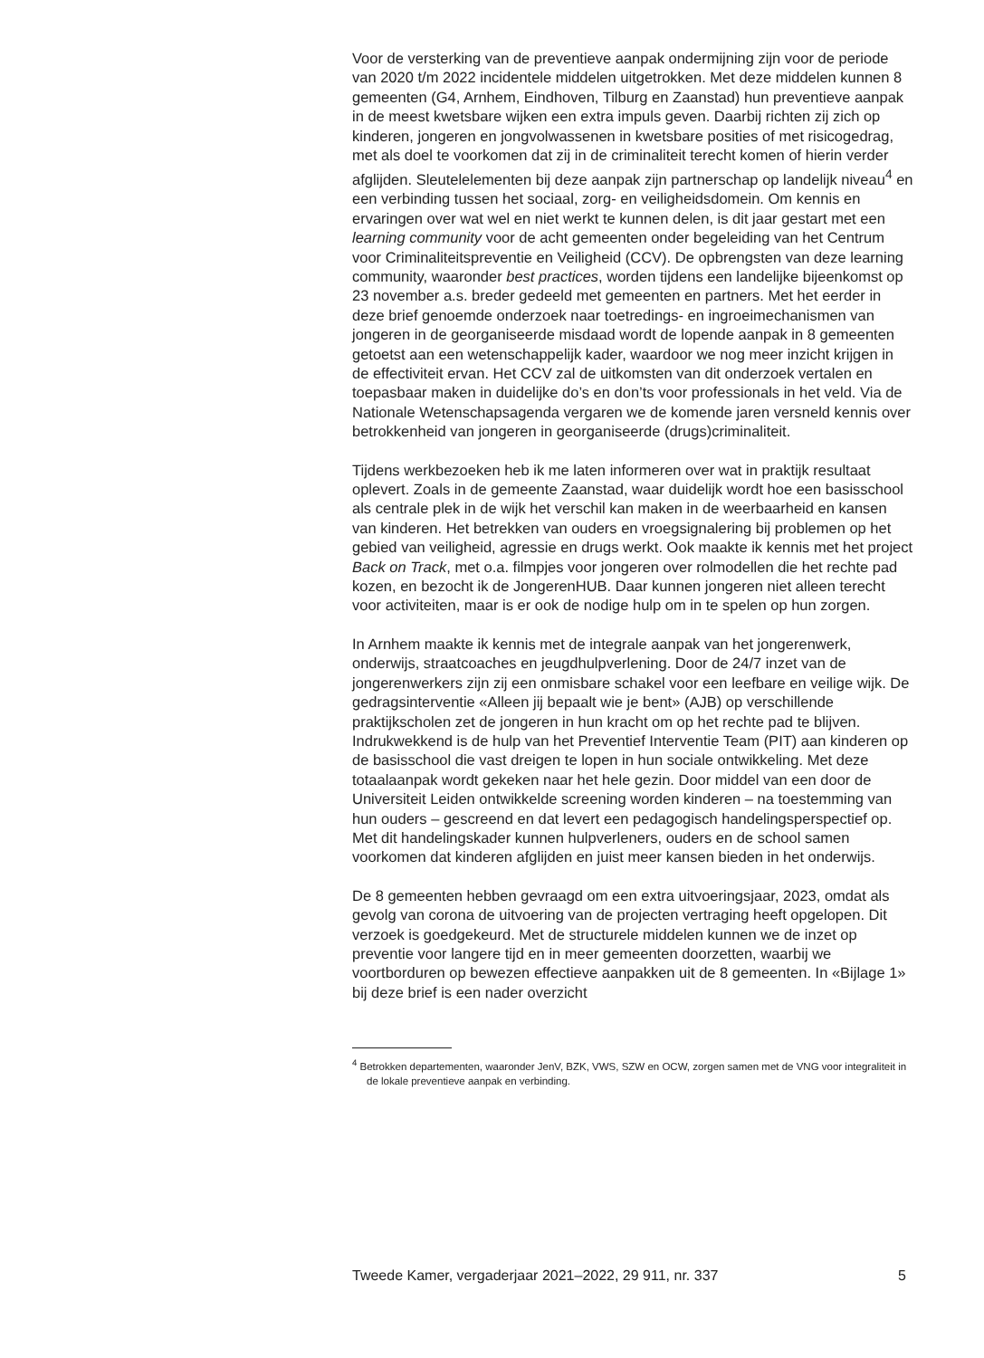Voor de versterking van de preventieve aanpak ondermijning zijn voor de periode van 2020 t/m 2022 incidentele middelen uitgetrokken. Met deze middelen kunnen 8 gemeenten (G4, Arnhem, Eindhoven, Tilburg en Zaanstad) hun preventieve aanpak in de meest kwetsbare wijken een extra impuls geven. Daarbij richten zij zich op kinderen, jongeren en jongvolwassenen in kwetsbare posities of met risicogedrag, met als doel te voorkomen dat zij in de criminaliteit terecht komen of hierin verder afglijden. Sleutelelementen bij deze aanpak zijn partnerschap op landelijk niveau<sup>4</sup> en een verbinding tussen het sociaal, zorg- en veiligheidsdomein. Om kennis en ervaringen over wat wel en niet werkt te kunnen delen, is dit jaar gestart met een learning community voor de acht gemeenten onder begeleiding van het Centrum voor Criminaliteitspreventie en Veiligheid (CCV). De opbrengsten van deze learning community, waaronder best practices, worden tijdens een landelijke bijeenkomst op 23 november a.s. breder gedeeld met gemeenten en partners. Met het eerder in deze brief genoemde onderzoek naar toetredings- en ingroeimechanismen van jongeren in de georganiseerde misdaad wordt de lopende aanpak in 8 gemeenten getoetst aan een wetenschappelijk kader, waardoor we nog meer inzicht krijgen in de effectiviteit ervan. Het CCV zal de uitkomsten van dit onderzoek vertalen en toepasbaar maken in duidelijke do’s en don’ts voor professionals in het veld. Via de Nationale Wetenschapsagenda vergaren we de komende jaren versneld kennis over betrokkenheid van jongeren in georganiseerde (drugs)criminaliteit.
Tijdens werkbezoeken heb ik me laten informeren over wat in praktijk resultaat oplevert. Zoals in de gemeente Zaanstad, waar duidelijk wordt hoe een basisschool als centrale plek in de wijk het verschil kan maken in de weerbaarheid en kansen van kinderen. Het betrekken van ouders en vroegsignalering bij problemen op het gebied van veiligheid, agressie en drugs werkt. Ook maakte ik kennis met het project Back on Track, met o.a. filmpjes voor jongeren over rolmodellen die het rechte pad kozen, en bezocht ik de JongerenHUB. Daar kunnen jongeren niet alleen terecht voor activiteiten, maar is er ook de nodige hulp om in te spelen op hun zorgen.
In Arnhem maakte ik kennis met de integrale aanpak van het jongerenwerk, onderwijs, straatcoaches en jeugdhulpverlening. Door de 24/7 inzet van de jongerenwerkers zijn zij een onmisbare schakel voor een leefbare en veilige wijk. De gedragsinterventie «Alleen jij bepaalt wie je bent» (AJB) op verschillende praktijkscholen zet de jongeren in hun kracht om op het rechte pad te blijven. Indrukwekkend is de hulp van het Preventief Interventie Team (PIT) aan kinderen op de basisschool die vast dreigen te lopen in hun sociale ontwikkeling. Met deze totaalaanpak wordt gekeken naar het hele gezin. Door middel van een door de Universiteit Leiden ontwikkelde screening worden kinderen – na toestemming van hun ouders – gescreend en dat levert een pedagogisch handelingsperspectief op. Met dit handelingskader kunnen hulpverleners, ouders en de school samen voorkomen dat kinderen afglijden en juist meer kansen bieden in het onderwijs.
De 8 gemeenten hebben gevraagd om een extra uitvoeringsjaar, 2023, omdat als gevolg van corona de uitvoering van de projecten vertraging heeft opgelopen. Dit verzoek is goedgekeurd. Met de structurele middelen kunnen we de inzet op preventie voor langere tijd en in meer gemeenten doorzetten, waarbij we voortborduren op bewezen effectieve aanpakken uit de 8 gemeenten. In «Bijlage 1» bij deze brief is een nader overzicht
<sup>4</sup> Betrokken departementen, waaronder JenV, BZK, VWS, SZW en OCW, zorgen samen met de VNG voor integraliteit in de lokale preventieve aanpak en verbinding.
Tweede Kamer, vergaderjaar 2021–2022, 29 911, nr. 337 5